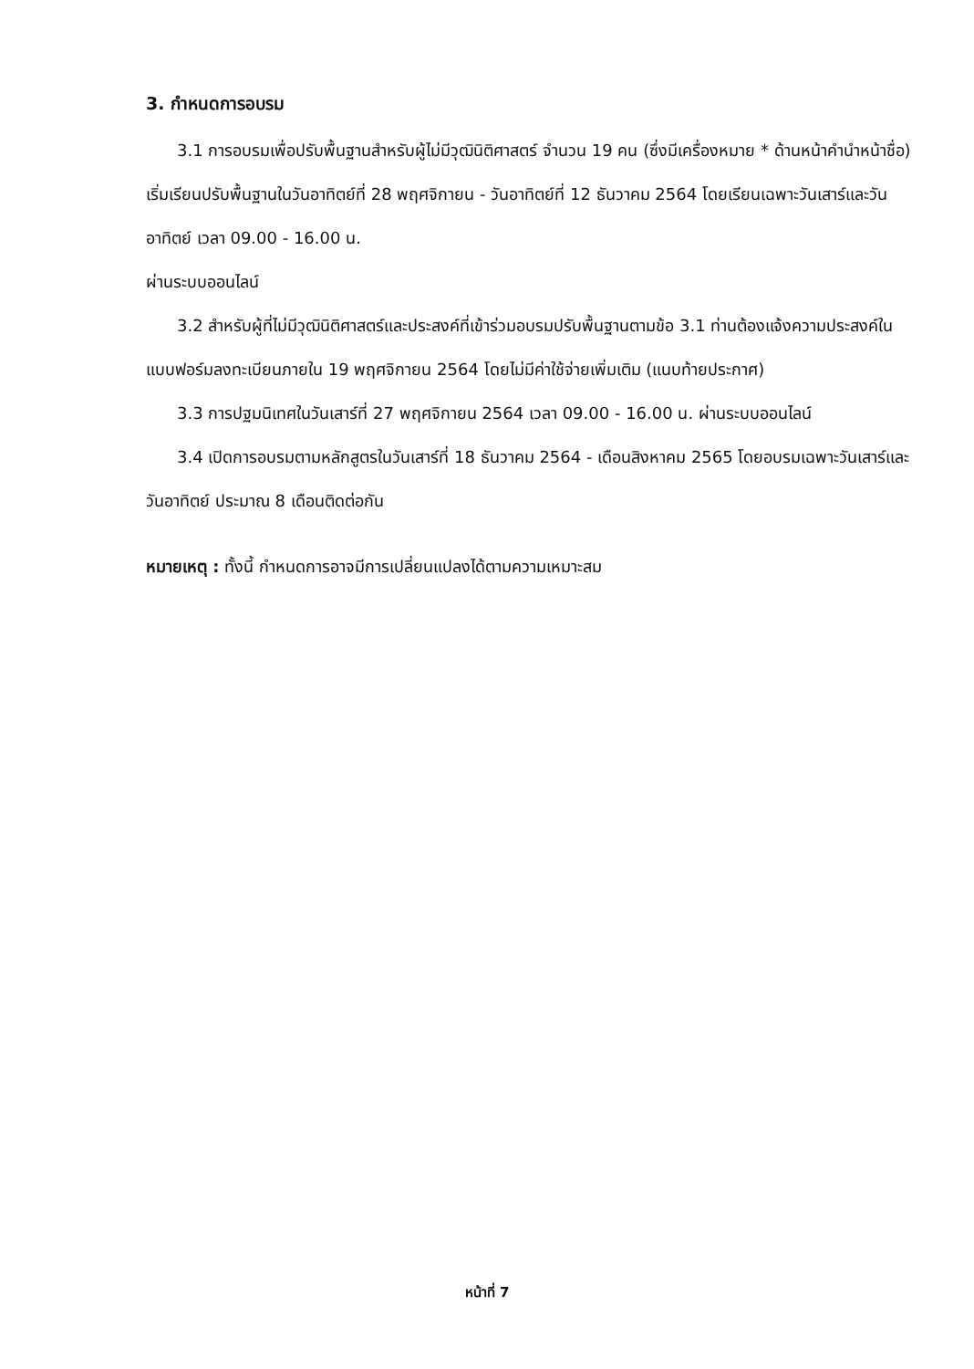3. กำหนดการอบรม
3.1 การอบรมเพื่อปรับพื้นฐานสำหรับผู้ไม่มีวุฒินิติศาสตร์ จำนวน 19 คน (ซึ่งมีเครื่องหมาย * ด้านหน้าคำนำหน้าชื่อ) เริ่มเรียนปรับพื้นฐานในวันอาทิตย์ที่ 28 พฤศจิกายน - วันอาทิตย์ที่ 12 ธันวาคม 2564 โดยเรียนเฉพาะวันเสาร์และวันอาทิตย์ เวลา 09.00 - 16.00 น.
ผ่านระบบออนไลน์
3.2 สำหรับผู้ที่ไม่มีวุฒินิติศาสตร์และประสงค์ที่เข้าร่วมอบรมปรับพื้นฐานตามข้อ 3.1 ท่านต้องแจ้งความประสงค์ในแบบฟอร์มลงทะเบียนภายใน 19 พฤศจิกายน 2564 โดยไม่มีค่าใช้จ่ายเพิ่มเติม (แนบท้ายประกาศ)
3.3 การปฐมนิเทศในวันเสาร์ที่ 27 พฤศจิกายน 2564 เวลา 09.00 - 16.00 น. ผ่านระบบออนไลน์
3.4 เปิดการอบรมตามหลักสูตรในวันเสาร์ที่ 18 ธันวาคม 2564 - เดือนสิงหาคม 2565 โดยอบรมเฉพาะวันเสาร์และวันอาทิตย์ ประมาณ 8 เดือนติดต่อกัน
หมายเหตุ : ทั้งนี้ กำหนดการอาจมีการเปลี่ยนแปลงได้ตามความเหมาะสม
หน้าที่ 7